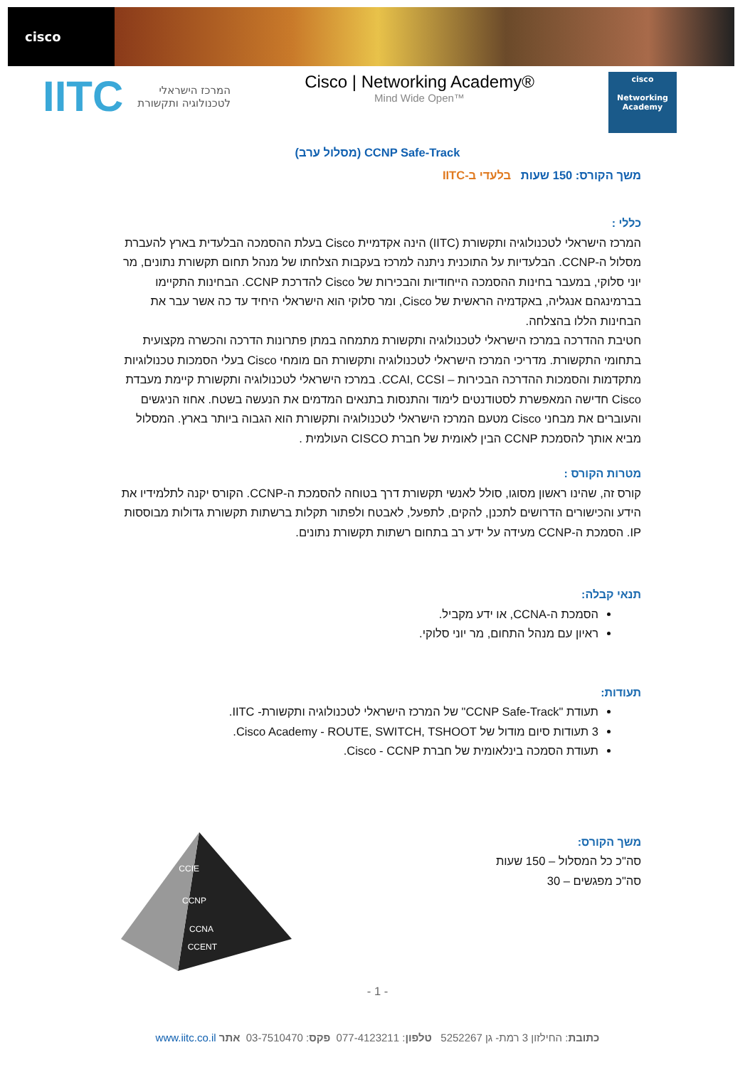cisco
IITC
המרכז הישראלי
לטכנולוגיה ותקשורת
Cisco | Networking Academy®
Mind Wide Open™
cisco
Networking Academy
CCNP Safe-Track (מסלול ערב)
משך הקורס: 150 שעות בלעדי ב-IITC
כללי :
המרכז הישראלי לטכנולוגיה ותקשורת (IITC) הינה אקדמיית Cisco בעלת ההסמכה הבלעדית בארץ להעברת מסלול ה-CCNP. הבלעדיות על התוכנית ניתנה למרכז בעקבות הצלחתו של מנהל תחום תקשורת נתונים, מר יוני סלוקי, במעבר בחינות ההסמכה הייחודיות והבכירות של Cisco להדרכת CCNP. הבחינות התקיימו בברמינגהם אנגליה, באקדמיה הראשית של Cisco, ומר סלוקי הוא הישראלי היחיד עד כה אשר עבר את הבחינות הללו בהצלחה.
חטיבת ההדרכה במרכז הישראלי לטכנולוגיה ותקשורת מתמחה במתן פתרונות הדרכה והכשרה מקצועית בתחומי התקשורת. מדריכי המרכז הישראלי לטכנולוגיה ותקשורת הם מומחי Cisco בעלי הסמכות טכנולוגיות מתקדמות והסמכות ההדרכה הבכירות – CCAI, CCSI. במרכז הישראלי לטכנולוגיה ותקשורת קיימת מעבדת Cisco חדישה המאפשרת לסטודנטים לימוד והתנסות בתנאים המדמים את הנעשה בשטח. אחוז הניגשים והעוברים את מבחני Cisco מטעם המרכז הישראלי לטכנולוגיה ותקשורת הוא הגבוה ביותר בארץ. המסלול מביא אותך להסמכת CCNP הבין לאומית של חברת CISCO העולמית .
מטרות הקורס :
קורס זה, שהינו ראשון מסוגו, סולל לאנשי תקשורת דרך בטוחה להסמכת ה-CCNP. הקורס יקנה לתלמידיו את הידע והכישורים הדרושים לתכנן, להקים, לתפעל, לאבטח ולפתור תקלות ברשתות תקשורת גדולות מבוססות IP. הסמכת ה-CCNP מעידה על ידע רב בתחום רשתות תקשורת נתונים.
תנאי קבלה:
הסמכת ה-CCNA, או ידע מקביל.
ראיון עם מנהל התחום, מר יוני סלוקי.
תעודות:
תעודת "CCNP Safe-Track" של המרכז הישראלי לטכנולוגיה ותקשורת- IITC.
3 תעודות סיום מודול של Cisco Academy - ROUTE, SWITCH, TSHOOT.
תעודת הסמכה בינלאומית של חברת Cisco - CCNP.
משך הקורס:
סה"כ כל המסלול – 150 שעות
סה"כ מפגשים – 30
CCIE
CCNP
CCNA
CCENT
- 1 -
כתובת: החילזון 3 רמת- גן 5252267 טלפון: 077-4123211 פקס: 03-7510470 אתר www.iitc.co.il